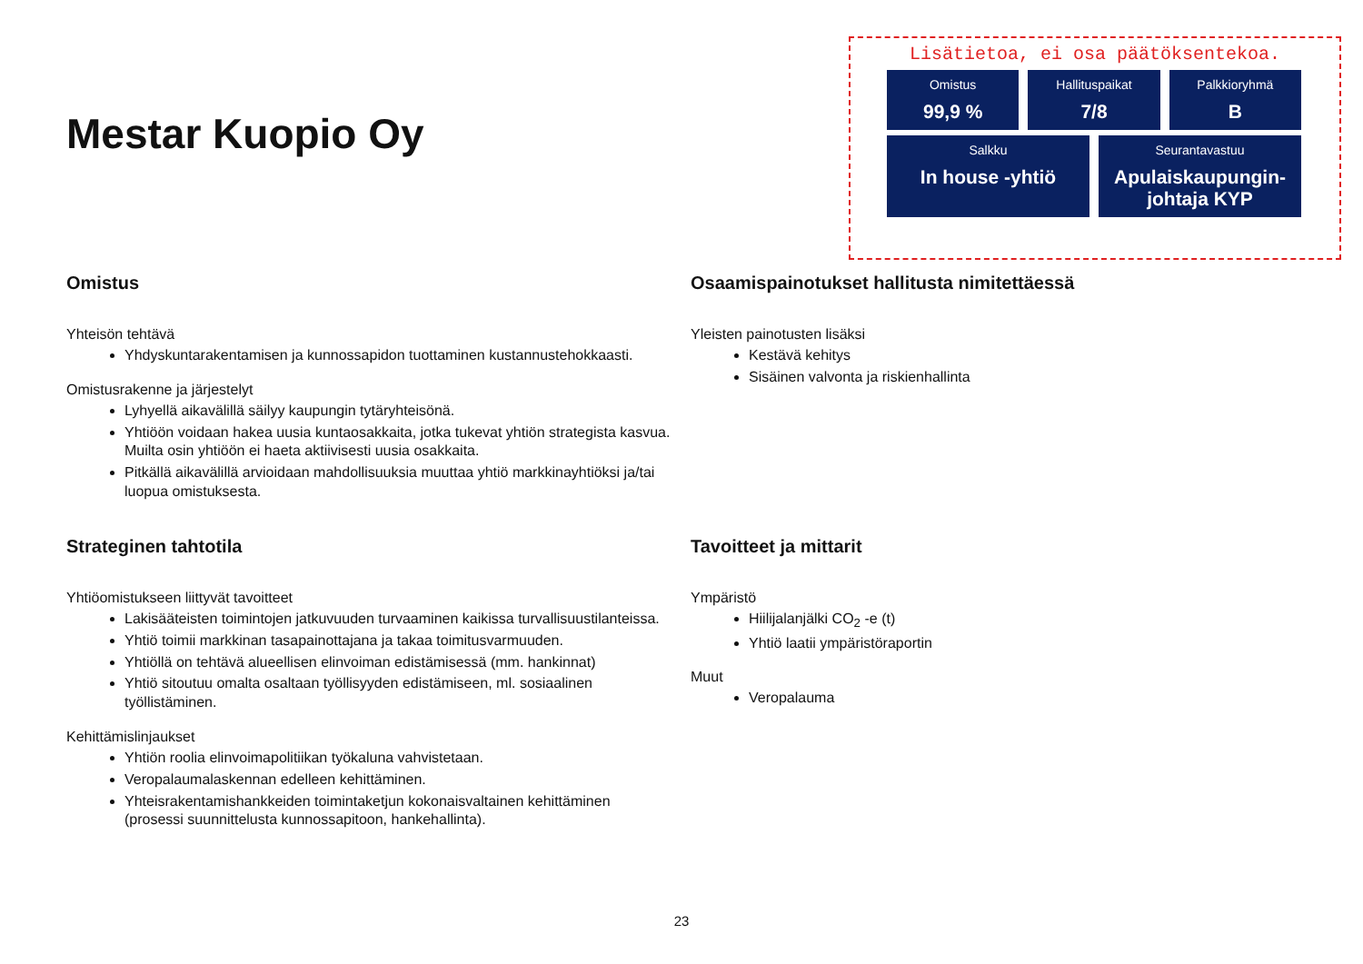Mestar Kuopio Oy
Lisätietoa, ei osa päätöksentekoa.
Omistus
99,9 %
Hallituspaikat
7/8
Palkkioryhmä
B
Salkku
In house -yhtiö
Seurantavastuu
Apulaiskaupungin-johtaja KYP
Omistus
Yhteisön tehtävä
Yhdyskuntarakentamisen ja kunnossapidon tuottaminen kustannustehokkaasti.
Omistusrakenne ja järjestelyt
Lyhyellä aikavälillä säilyy kaupungin tytäryhteisönä.
Yhtiöön voidaan hakea uusia kuntaosakkaita, jotka tukevat yhtiön strategista kasvua. Muilta osin yhtiöön ei haeta aktiivisesti uusia osakkaita.
Pitkällä aikavälillä arvioidaan mahdollisuuksia muuttaa yhtiö markkinayhtiöksi ja/tai luopua omistuksesta.
Strateginen tahtotila
Yhtiöomistukseen liittyvät tavoitteet
Lakisääteisten toimintojen jatkuvuuden turvaaminen kaikissa turvallisuustilanteissa.
Yhtiö toimii markkinan tasapainottajana ja takaa toimitusvarmuuden.
Yhtiöllä on tehtävä alueellisen elinvoiman edistämisessä (mm. hankinnat)
Yhtiö sitoutuu omalta osaltaan työllisyyden edistämiseen, ml. sosiaalinen työllistäminen.
Kehittämislinjaukset
Yhtiön roolia elinvoimapolitiikan työkaluna vahvistetaan.
Veropalaumalaskennan edelleen kehittäminen.
Yhteisrakentamishankkeiden toimintaketjun kokonaisvaltainen kehittäminen (prosessi suunnittelusta kunnossapitoon, hankehallinta).
Osaamispainotukset hallitusta nimitettäessä
Yleisten painotusten lisäksi
Kestävä kehitys
Sisäinen valvonta ja riskienhallinta
Tavoitteet ja mittarit
Ympäristö
Hiilijalanjälki CO<sub>2</sub> -e (t)
Yhtiö laatii ympäristöraportin
Muut
Veropalauma
23